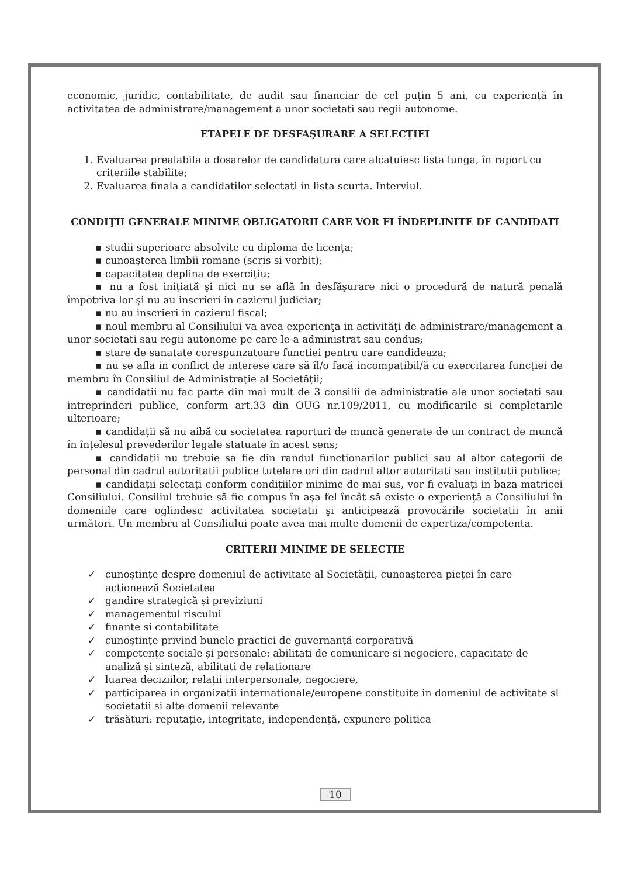economic, juridic, contabilitate, de audit sau financiar de cel puțin 5 ani, cu experiență în activitatea de administrare/management a unor societati sau regii autonome.
ETAPELE DE DESFAŞURARE A SELECŢIEI
1. Evaluarea prealabila a dosarelor de candidatura care alcatuiesc lista lunga, în raport cu criteriile stabilite;
2. Evaluarea finala a candidatilor selectati in lista scurta. Interviul.
CONDIŢII GENERALE MINIME OBLIGATORII CARE VOR FI ÎNDEPLINITE DE CANDIDATI
▪ studii superioare absolvite cu diploma de licența;
▪ cunoaşterea limbii romane (scris si vorbit);
▪ capacitatea deplina de exercițiu;
▪ nu a fost inițiată şi nici nu se află în desfăşurare nici o procedură de natură penală împotriva lor şi nu au inscrieri in cazierul judiciar;
▪ nu au inscrieri in cazierul fiscal;
▪ noul membru al Consiliului va avea experienţa in activităţi de administrare/management a unor societati sau regii autonome pe care le-a administrat sau condus;
▪ stare de sanatate corespunzatoare functiei pentru care candideaza;
▪ nu se afla in conflict de interese care să îl/o facă incompatibil/ă cu exercitarea funcției de membru în Consiliul de Administrație al Societății;
▪ candidatii nu fac parte din mai mult de 3 consilii de administratie ale unor societati sau intreprinderi publice, conform art.33 din OUG nr.109/2011, cu modificarile si completarile ulterioare;
▪ candidații să nu aibă cu societatea raporturi de muncă generate de un contract de muncă în înțelesul prevederilor legale statuate în acest sens;
▪ candidatii nu trebuie sa fie din randul functionarilor publici sau al altor categorii de personal din cadrul autoritatii publice tutelare ori din cadrul altor autoritati sau institutii publice;
▪ candidații selectați conform condițiilor minime de mai sus, vor fi evaluați in baza matricei Consiliului. Consiliul trebuie să fie compus în aşa fel încât să existe o experiență a Consiliului în domeniile care oglindesc activitatea societatii şi anticipează provocările societatii în anii următori. Un membru al Consiliului poate avea mai multe domenii de expertiza/competenta.
CRITERII MINIME DE SELECTIE
✓ cunoştințe despre domeniul de activitate al Societății, cunoașterea pieței în care acționează Societatea
✓ gandire strategică și previziuni
✓ managementul riscului
✓ finante si contabilitate
✓ cunoştințe privind bunele practici de guvernanță corporativă
✓ competențe sociale și personale: abilitati de comunicare si negociere, capacitate de analiză și sinteză, abilitati de relationare
✓ luarea deciziilor, relații interpersonale, negociere,
✓ participarea in organizatii internationale/europene constituite in domeniul de activitate sl societatii si alte domenii relevante
✓ trăsături: reputație, integritate, independență, expunere politica
10